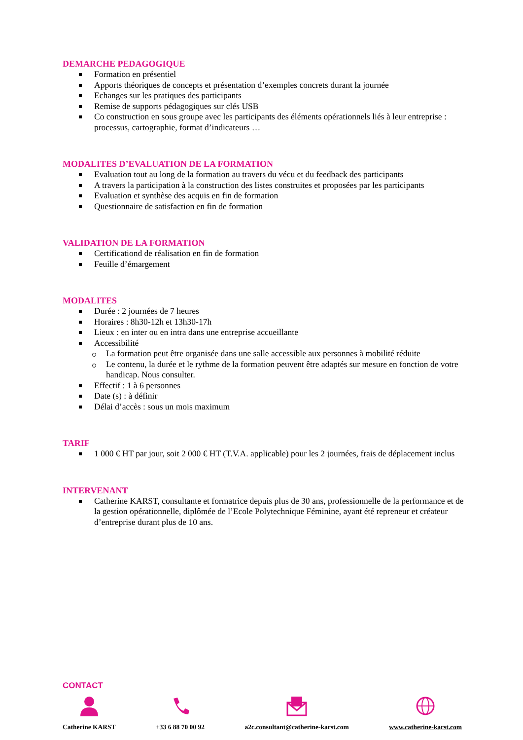DEMARCHE PEDAGOGIQUE
Formation en présentiel
Apports théoriques de concepts et présentation d’exemples concrets durant la journée
Echanges sur les pratiques des participants
Remise de supports pédagogiques sur clés USB
Co construction en sous groupe avec les participants des éléments opérationnels liés à leur entreprise : processus, cartographie, format d’indicateurs …
MODALITES D’EVALUATION DE LA FORMATION
Evaluation tout au long de la formation au travers du vécu et du feedback des participants
A travers la participation à la construction des listes construites et proposées par les participants
Evaluation et synthèse des acquis en fin de formation
Questionnaire de satisfaction en fin de formation
VALIDATION DE LA FORMATION
Certificationd de réalisation en fin de formation
Feuille d’émargement
MODALITES
Durée : 2 journées de 7 heures
Horaires : 8h30-12h et 13h30-17h
Lieux : en inter ou en intra dans une entreprise accueillante
Accessibilité
La formation peut être organisée dans une salle accessible aux personnes à mobilité réduite
Le contenu, la durée et le rythme de la formation peuvent être adaptés sur mesure en fonction de votre handicap. Nous consulter.
Effectif : 1 à 6 personnes
Date (s) : à définir
Délai d’accès : sous un mois maximum
TARIF
1 000 € HT par jour, soit 2 000 € HT (T.V.A. applicable) pour les 2 journées, frais de déplacement inclus
INTERVENANT
Catherine KARST, consultante et formatrice depuis plus de 30 ans, professionnelle de la performance et de la gestion opérationnelle, diplômée de l’Ecole Polytechnique Féminine, ayant été repreneur et créateur d’entreprise durant plus de 10 ans.
CONTACT
Catherine KARST +33 6 88 70 00 92 a2c.consultant@catherine-karst.com
www.catherine-karst.com